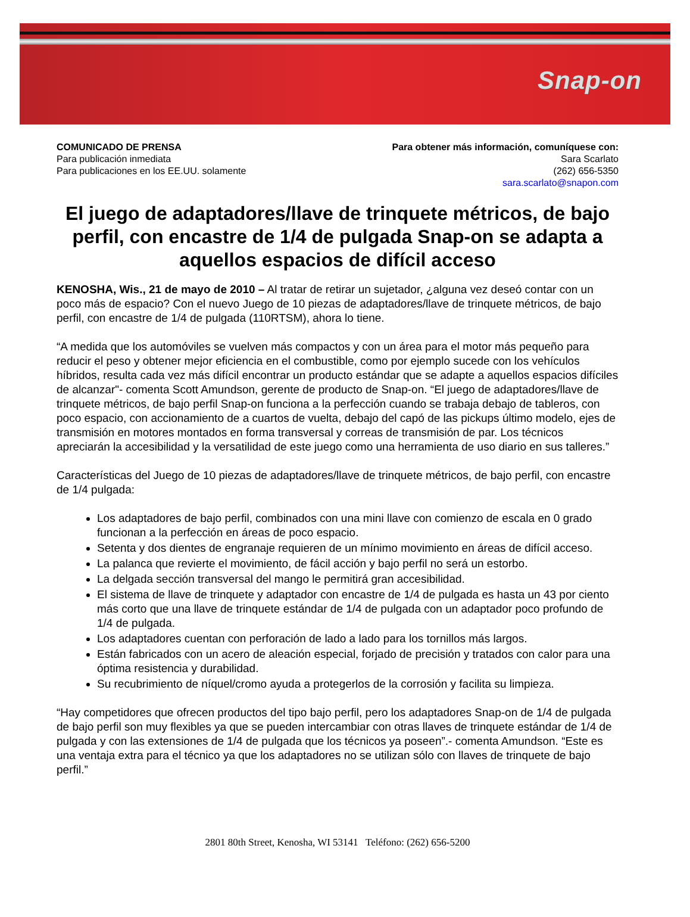Snap-on
COMUNICADO DE PRENSA
Para publicación inmediata
Para publicaciones en los EE.UU. solamente
Para obtener más información, comuníquese con:
Sara Scarlato
(262) 656-5350
sara.scarlato@snapon.com
El juego de adaptadores/llave de trinquete métricos, de bajo perfil, con encastre de 1/4 de pulgada Snap-on se adapta a aquellos espacios de difícil acceso
KENOSHA, Wis., 21 de mayo de 2010 – Al tratar de retirar un sujetador, ¿alguna vez deseó contar con un poco más de espacio? Con el nuevo Juego de 10 piezas de adaptadores/llave de trinquete métricos, de bajo perfil, con encastre de 1/4 de pulgada (110RTSM), ahora lo tiene.
“A medida que los automóviles se vuelven más compactos y con un área para el motor más pequeño para reducir el peso y obtener mejor eficiencia en el combustible, como por ejemplo sucede con los vehículos híbridos, resulta cada vez más difícil encontrar un producto estándar que se adapte a aquellos espacios difíciles de alcanzar"- comenta Scott Amundson, gerente de producto de Snap-on. “El juego de adaptadores/llave de trinquete métricos, de bajo perfil Snap-on funciona a la perfección cuando se trabaja debajo de tableros, con poco espacio, con accionamiento de a cuartos de vuelta, debajo del capó de las pickups último modelo, ejes de transmisión en motores montados en forma transversal y correas de transmisión de par. Los técnicos apreciarán la accesibilidad y la versatilidad de este juego como una herramienta de uso diario en sus talleres.”
Características del Juego de 10 piezas de adaptadores/llave de trinquete métricos, de bajo perfil, con encastre de 1/4 pulgada:
Los adaptadores de bajo perfil, combinados con una mini llave con comienzo de escala en 0 grado funcionan a la perfección en áreas de poco espacio.
Setenta y dos dientes de engranaje requieren de un mínimo movimiento en áreas de difícil acceso.
La palanca que revierte el movimiento, de fácil acción y bajo perfil no será un estorbo.
La delgada sección transversal del mango le permitirá gran accesibilidad.
El sistema de llave de trinquete y adaptador con encastre de 1/4 de pulgada es hasta un 43 por ciento más corto que una llave de trinquete estándar de 1/4 de pulgada con un adaptador poco profundo de 1/4 de pulgada.
Los adaptadores cuentan con perforación de lado a lado para los tornillos más largos.
Están fabricados con un acero de aleación especial, forjado de precisión y tratados con calor para una óptima resistencia y durabilidad.
Su recubrimiento de níquel/cromo ayuda a protegerlos de la corrosión y facilita su limpieza.
“Hay competidores que ofrecen productos del tipo bajo perfil, pero los adaptadores Snap-on de 1/4 de pulgada de bajo perfil son muy flexibles ya que se pueden intercambiar con otras llaves de trinquete estándar de 1/4 de pulgada y con las extensiones de 1/4 de pulgada que los técnicos ya poseen”.- comenta Amundson. “Este es una ventaja extra para el técnico ya que los adaptadores no se utilizan sólo con llaves de trinquete de bajo perfil.”
2801 80th Street, Kenosha, WI 53141 Teléfono: (262) 656-5200